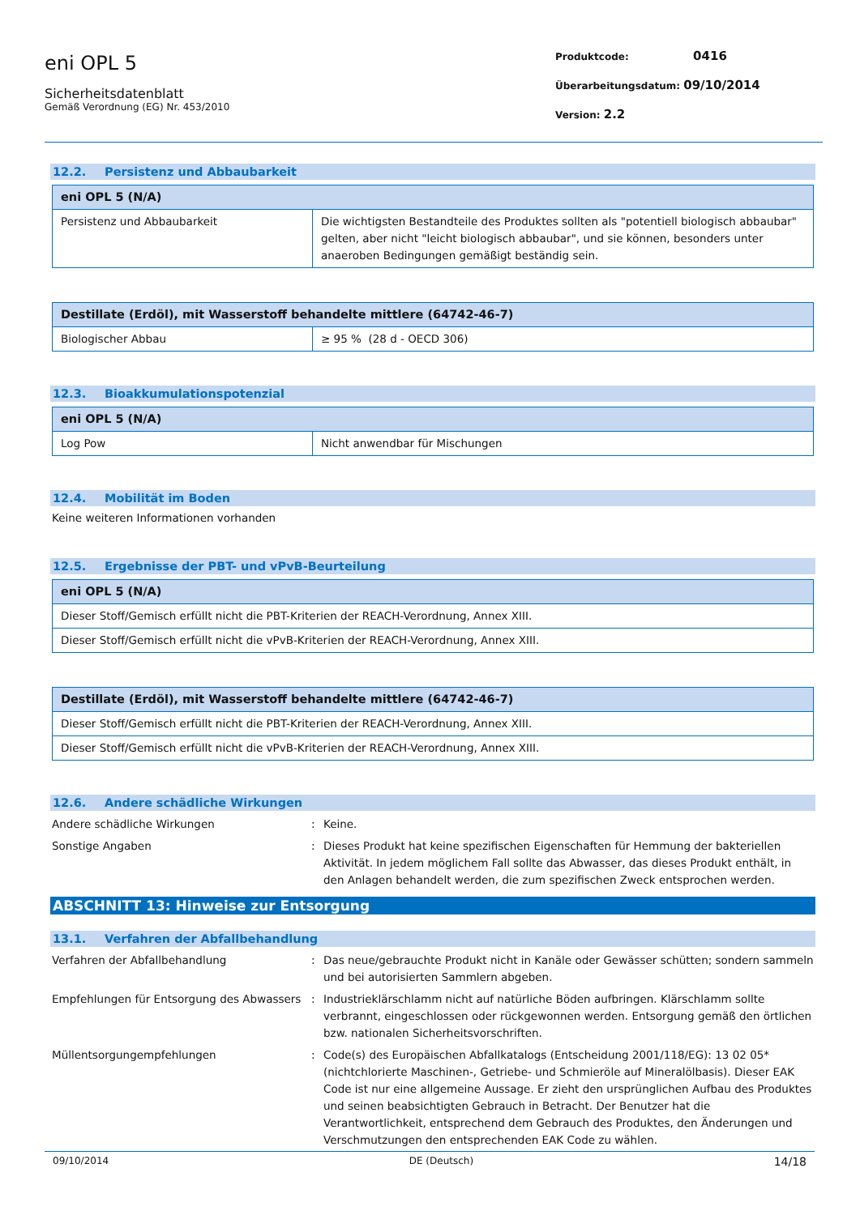eni OPL 5
Sicherheitsdatenblatt
Gemäß Verordnung (EG) Nr. 453/2010
Produktcode: 0416
Überarbeitungsdatum: 09/10/2014
Version: 2.2
12.2. Persistenz und Abbaubarkeit
| eni OPL 5 (N/A) | |
| --- | --- |
| Persistenz und Abbaubarkeit | Die wichtigsten Bestandteile des Produktes sollten als "potentiell biologisch abbaubar" gelten, aber nicht "leicht biologisch abbaubar", und sie können, besonders unter anaeroben Bedingungen gemäßigt beständig sein. |
| Destillate (Erdöl), mit Wasserstoff behandelte mittlere (64742-46-7) | |
| --- | --- |
| Biologischer Abbau | ≥ 95 % (28 d - OECD 306) |
12.3. Bioakkumulationspotenzial
| eni OPL 5 (N/A) | |
| --- | --- |
| Log Pow | Nicht anwendbar für Mischungen |
12.4. Mobilität im Boden
Keine weiteren Informationen vorhanden
12.5. Ergebnisse der PBT- und vPvB-Beurteilung
| eni OPL 5 (N/A) |
| --- |
| Dieser Stoff/Gemisch erfüllt nicht die PBT-Kriterien der REACH-Verordnung, Annex XIII. |
| Dieser Stoff/Gemisch erfüllt nicht die vPvB-Kriterien der REACH-Verordnung, Annex XIII. |
| Destillate (Erdöl), mit Wasserstoff behandelte mittlere (64742-46-7) |
| --- |
| Dieser Stoff/Gemisch erfüllt nicht die PBT-Kriterien der REACH-Verordnung, Annex XIII. |
| Dieser Stoff/Gemisch erfüllt nicht die vPvB-Kriterien der REACH-Verordnung, Annex XIII. |
12.6. Andere schädliche Wirkungen
Andere schädliche Wirkungen : Keine.
Sonstige Angaben : Dieses Produkt hat keine spezifischen Eigenschaften für Hemmung der bakteriellen Aktivität. In jedem möglichem Fall sollte das Abwasser, das dieses Produkt enthält, in den Anlagen behandelt werden, die zum spezifischen Zweck entsprochen werden.
ABSCHNITT 13: Hinweise zur Entsorgung
13.1. Verfahren der Abfallbehandlung
Verfahren der Abfallbehandlung : Das neue/gebrauchte Produkt nicht in Kanäle oder Gewässer schütten; sondern sammeln und bei autorisierten Sammlern abgeben.
Empfehlungen für Entsorgung des Abwassers
: Industrieklärschlamm nicht auf natürliche Böden aufbringen. Klärschlamm sollte verbrannt, eingeschlossen oder rückgewonnen werden. Entsorgung gemäß den örtlichen bzw. nationalen Sicherheitsvorschriften.
Müllentsorgungempfehlungen : Code(s) des Europäischen Abfallkatalogs (Entscheidung 2001/118/EG): 13 02 05* (nichtchlorierte Maschinen-, Getriebe- und Schmieröle auf Mineralölbasis). Dieser EAK Code ist nur eine allgemeine Aussage. Er zieht den ursprünglichen Aufbau des Produktes und seinen beabsichtigten Gebrauch in Betracht. Der Benutzer hat die Verantwortlichkeit, entsprechend dem Gebrauch des Produktes, den Änderungen und Verschmutzungen den entsprechenden EAK Code zu wählen.
09/10/2014 DE (Deutsch) 14/18